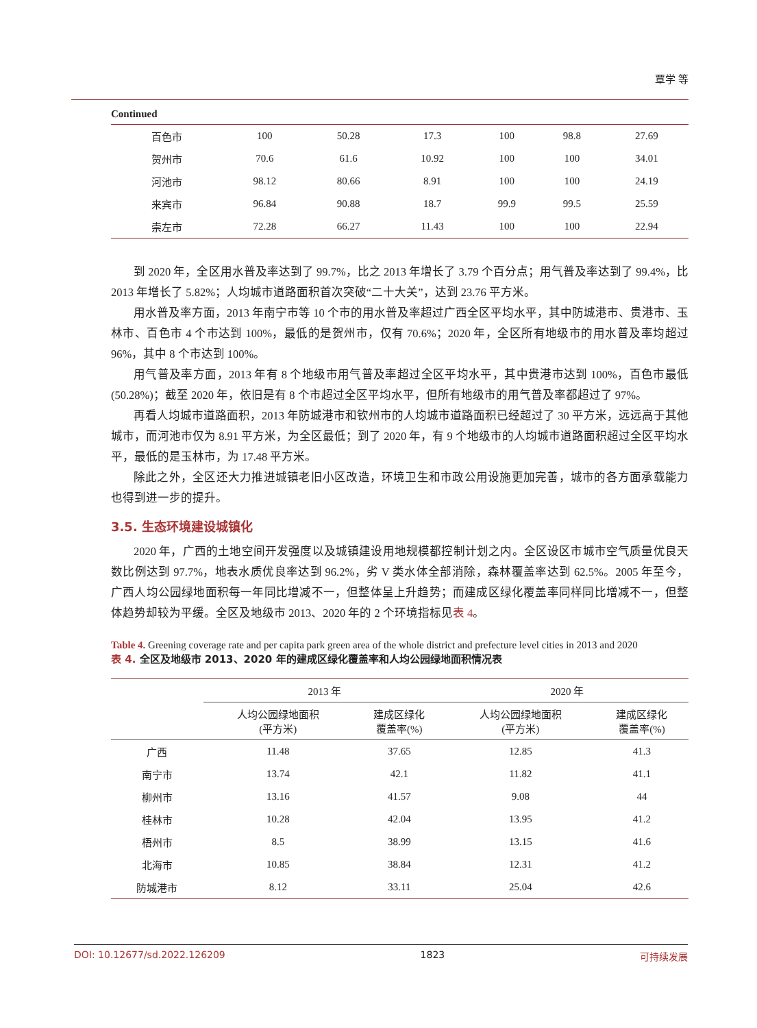覃学 等
Continued
| 百色市 | 100 | 50.28 | 17.3 | 100 | 98.8 | 27.69 |
| 贺州市 | 70.6 | 61.6 | 10.92 | 100 | 100 | 34.01 |
| 河池市 | 98.12 | 80.66 | 8.91 | 100 | 100 | 24.19 |
| 来宾市 | 96.84 | 90.88 | 18.7 | 99.9 | 99.5 | 25.59 |
| 崇左市 | 72.28 | 66.27 | 11.43 | 100 | 100 | 22.94 |
到 2020 年，全区用水普及率达到了 99.7%，比之 2013 年增长了 3.79 个百分点；用气普及率达到了 99.4%，比 2013 年增长了 5.82%；人均城市道路面积首次突破“二十大关”，达到 23.76 平方米。
用水普及率方面，2013 年南宁市等 10 个市的用水普及率超过广西全区平均水平，其中防城港市、贵港市、玉林市、百色市 4 个市达到 100%，最低的是贺州市，仅有 70.6%；2020 年，全区所有地级市的用水普及率均超过 96%，其中 8 个市达到 100%。
用气普及率方面，2013 年有 8 个地级市用气普及率超过全区平均水平，其中贵港市达到 100%，百色市最低(50.28%)；截至 2020 年，依旧是有 8 个市超过全区平均水平，但所有地级市的用气普及率都超过了 97%。
再看人均城市道路面积，2013 年防城港市和钦州市的人均城市道路面积已经超过了 30 平方米，远远高于其他城市，而河池市仅为 8.91 平方米，为全区最低；到了 2020 年，有 9 个地级市的人均城市道路面积超过全区平均水平，最低的是玉林市，为 17.48 平方米。
除此之外，全区还大力推进城镇老旧小区改造，环境卫生和市政公用设施更加完善，城市的各方面承载能力也得到进一步的提升。
3.5. 生态环境建设城镇化
2020 年，广西的土地空间开发强度以及城镇建设用地规模都控制计划之内。全区设区市城市空气质量优良天数比例达到 97.7%，地表水质优良率达到 96.2%，劣 V 类水体全部消除，森林覆盖率达到 62.5%。2005 年至今，广西人均公园绿地面积每一年同比增减不一，但整体呈上升趋势；而建成区绿化覆盖率同样同比增减不一，但整体趋势却较为平缓。全区及地级市 2013、2020 年的 2 个环境指标见表 4。
Table 4. Greening coverage rate and per capita park green area of the whole district and prefecture level cities in 2013 and 2020
表 4. 全区及地级市 2013、2020 年的建成区绿化覆盖率和人均公园绿地面积情况表
| | 2013 年 | | 2020 年 | |
| --- | --- | --- | --- | --- |
| | 人均公园绿地面积 (平方米) | 建成区绿化 覆盖率(%) | 人均公园绿地面积 (平方米) | 建成区绿化 覆盖率(%) |
| 广西 | 11.48 | 37.65 | 12.85 | 41.3 |
| 南宁市 | 13.74 | 42.1 | 11.82 | 41.1 |
| 柳州市 | 13.16 | 41.57 | 9.08 | 44 |
| 桂林市 | 10.28 | 42.04 | 13.95 | 41.2 |
| 梧州市 | 8.5 | 38.99 | 13.15 | 41.6 |
| 北海市 | 10.85 | 38.84 | 12.31 | 41.2 |
| 防城港市 | 8.12 | 33.11 | 25.04 | 42.6 |
DOI: 10.12677/sd.2022.126209 1823 可持续发展